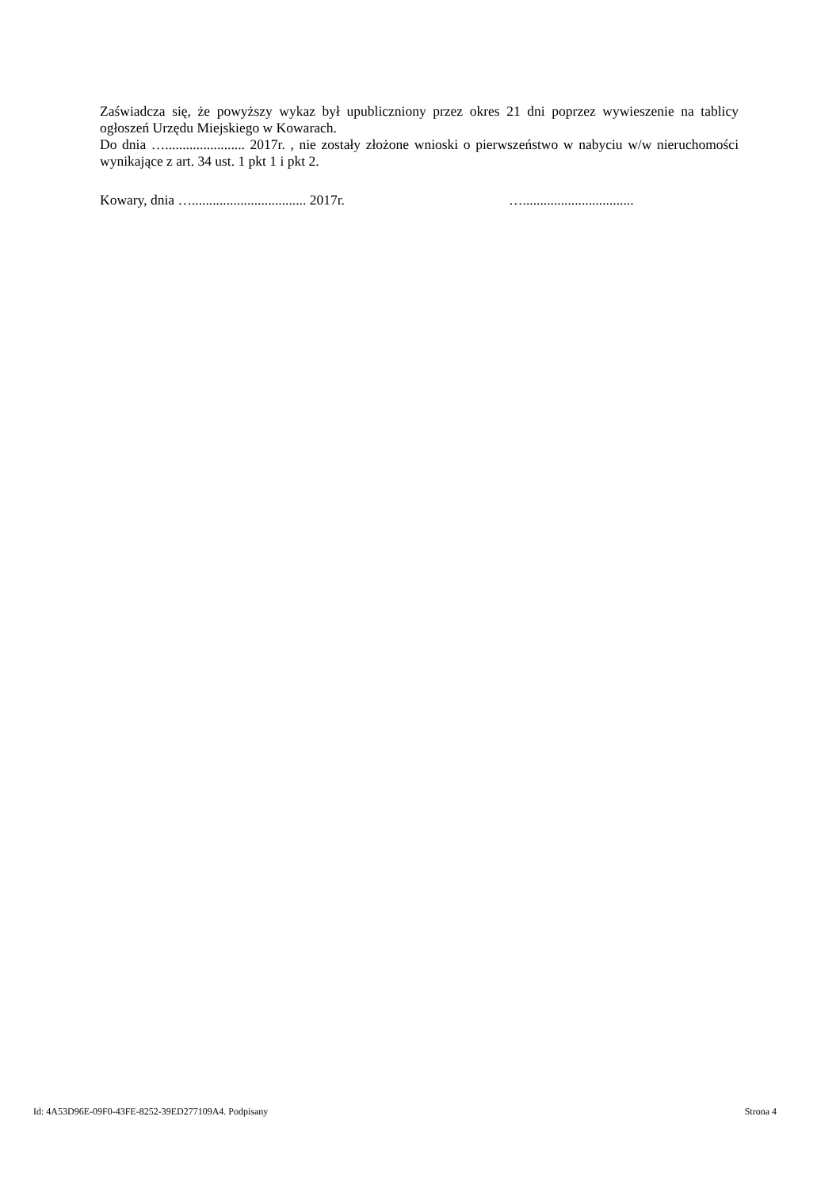Zaświadcza się, że powyższy wykaz był upubliczniony przez okres 21 dni poprzez wywieszenie na tablicy ogłoszeń Urzędu Miejskiego w Kowarach.
Do dnia …....................... 2017r. , nie zostały złożone wnioski o pierwszeństwo w nabyciu w/w nieruchomości wynikające z art. 34 ust. 1 pkt 1 i pkt 2.
Kowary, dnia …................................. 2017r. …................................
Id: 4A53D96E-09F0-43FE-8252-39ED277109A4. Podpisany Strona 4